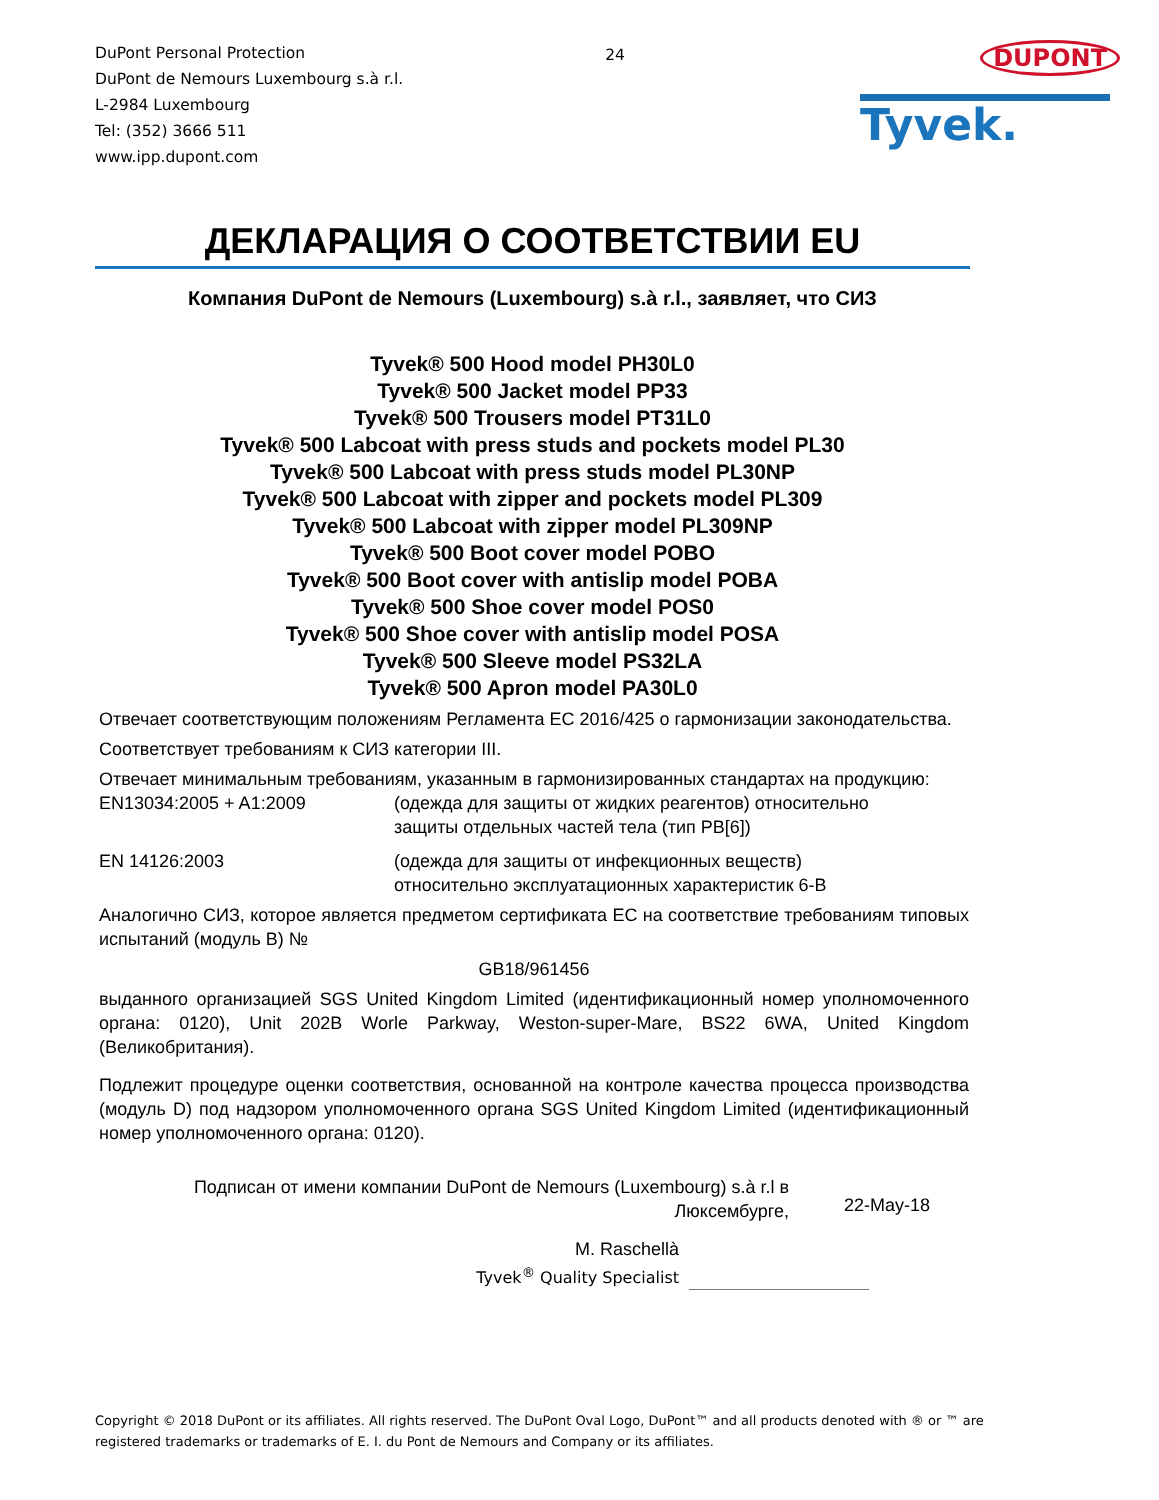DuPont Personal Protection
DuPont de Nemours Luxembourg s.à r.l.
L-2984 Luxembourg
Tel: (352) 3666 511
www.ipp.dupont.com
24
DUPONT
Tyvek.
ДЕКЛАРАЦИЯ О СООТВЕТСТВИИ EU
Компания DuPont de Nemours (Luxembourg) s.à r.l., заявляет, что СИЗ
Tyvek® 500 Hood model PH30L0
Tyvek® 500 Jacket model PP33
Tyvek® 500 Trousers model PT31L0
Tyvek® 500 Labcoat with press studs and pockets model PL30
Tyvek® 500 Labcoat with press studs model PL30NP
Tyvek® 500 Labcoat with zipper and pockets model PL309
Tyvek® 500 Labcoat with zipper model PL309NP
Tyvek® 500 Boot cover model POBO
Tyvek® 500 Boot cover with antislip model POBA
Tyvek® 500 Shoe cover model POS0
Tyvek® 500 Shoe cover with antislip model POSA
Tyvek® 500 Sleeve model PS32LA
Tyvek® 500 Apron model PA30L0
Отвечает соответствующим положениям Регламента ЕС 2016/425 о гармонизации законодательства.
Соответствует требованиям к СИЗ категории III.
Отвечает минимальным требованиям, указанным в гармонизированных стандартах на продукцию:
EN13034:2005 + A1:2009 (одежда для защиты от жидких реагентов) относительно
защиты отдельных частей тела (тип PB[6])
EN 14126:2003 (одежда для защиты от инфекционных веществ)
относительно эксплуатационных характеристик 6-B
Аналогично СИЗ, которое является предметом сертификата ЕС на соответствие требованиям типовых испытаний (модуль B) №
GB18/961456
выданного организацией SGS United Kingdom Limited (идентификационный номер уполномоченного органа: 0120), Unit 202B Worle Parkway, Weston-super-Mare, BS22 6WA, United Kingdom (Великобритания).
Подлежит процедуре оценки соответствия, основанной на контроле качества процесса производства (модуль D) под надзором уполномоченного органа SGS United Kingdom Limited (идентификационный номер уполномоченного органа: 0120).
Подписан от имени компании DuPont de Nemours (Luxembourg) s.à r.l в
Люксембурге,
22-May-18
M. Raschellà
Tyvek<sup>®</sup> Quality Specialist
Copyright © 2018 DuPont or its affiliates. All rights reserved. The DuPont Oval Logo, DuPont™ and all products denoted with ® or ™ are registered trademarks or trademarks of E. I. du Pont de Nemours and Company or its affiliates.